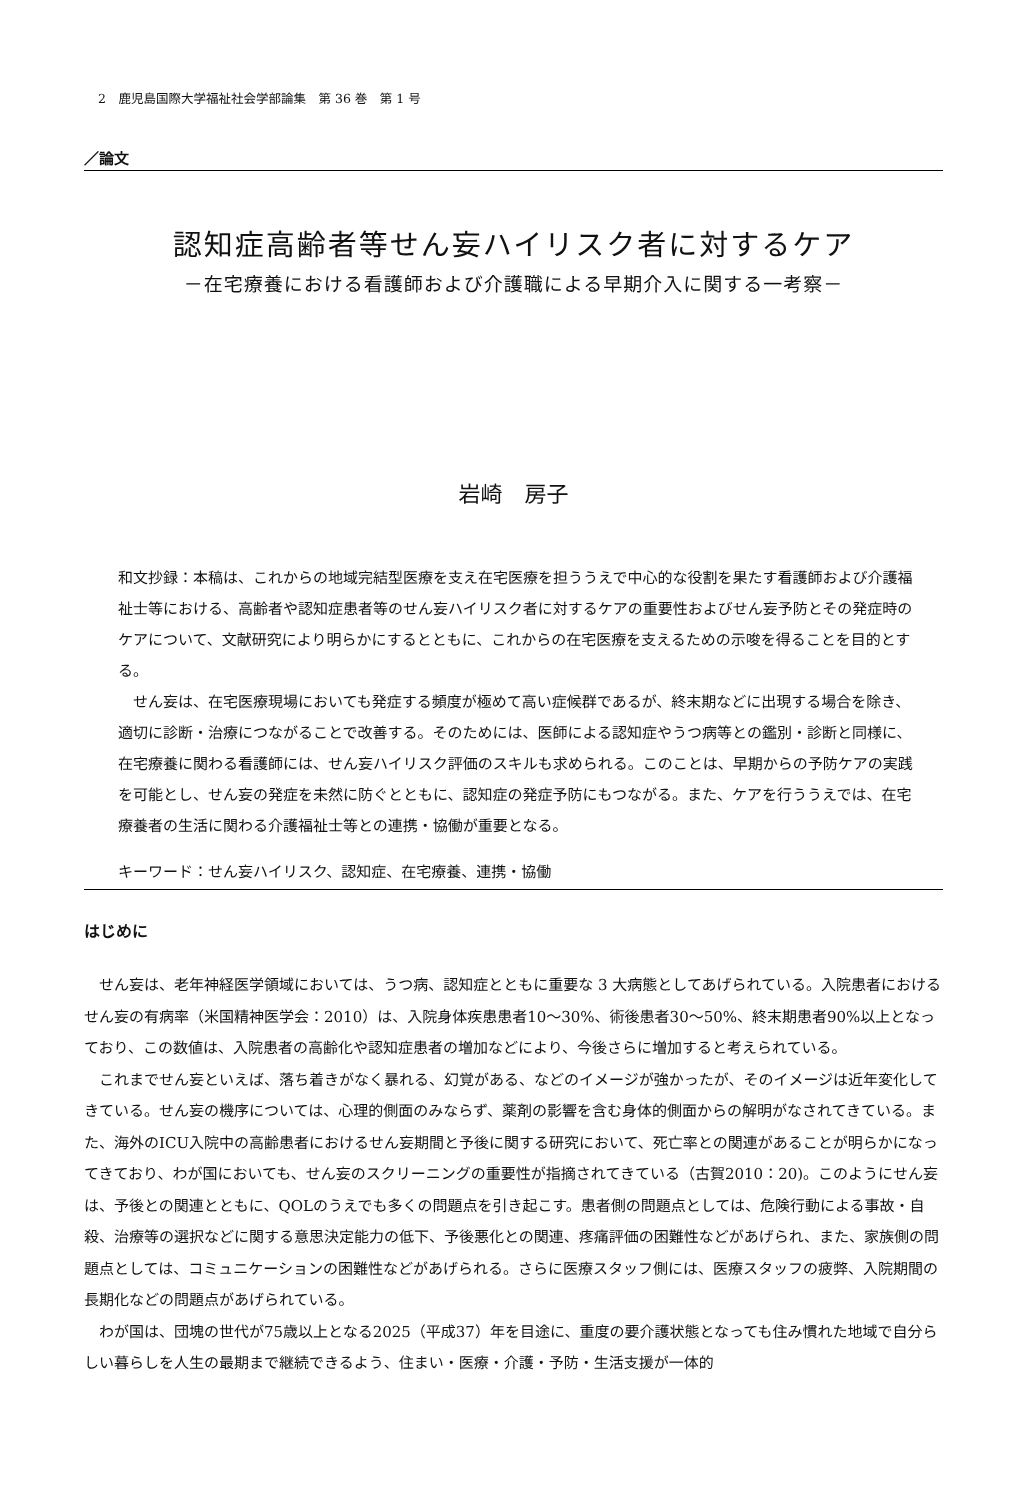2　鹿児島国際大学福祉社会学部論集　第 36 巻　第 1 号
／論文
認知症高齢者等せん妄ハイリスク者に対するケア
－在宅療養における看護師および介護職による早期介入に関する一考察－
岩崎　房子
和文抄録：本稿は、これからの地域完結型医療を支え在宅医療を担ううえで中心的な役割を果たす看護師および介護福祉士等における、高齢者や認知症患者等のせん妄ハイリスク者に対するケアの重要性およびせん妄予防とその発症時のケアについて、文献研究により明らかにするとともに、これからの在宅医療を支えるための示唆を得ることを目的とする。
せん妄は、在宅医療現場においても発症する頻度が極めて高い症候群であるが、終末期などに出現する場合を除き、適切に診断・治療につながることで改善する。そのためには、医師による認知症やうつ病等との鑑別・診断と同様に、在宅療養に関わる看護師には、せん妄ハイリスク評価のスキルも求められる。このことは、早期からの予防ケアの実践を可能とし、せん妄の発症を未然に防ぐとともに、認知症の発症予防にもつながる。また、ケアを行ううえでは、在宅療養者の生活に関わる介護福祉士等との連携・協働が重要となる。
キーワード：せん妄ハイリスク、認知症、在宅療養、連携・協働
はじめに
せん妄は、老年神経医学領域においては、うつ病、認知症とともに重要な 3 大病態としてあげられている。入院患者におけるせん妄の有病率（米国精神医学会：2010）は、入院身体疾患患者10～30%、術後患者30～50%、終末期患者90%以上となっており、この数値は、入院患者の高齢化や認知症患者の増加などにより、今後さらに増加すると考えられている。
これまでせん妄といえば、落ち着きがなく暴れる、幻覚がある、などのイメージが強かったが、そのイメージは近年変化してきている。せん妄の機序については、心理的側面のみならず、薬剤の影響を含む身体的側面からの解明がなされてきている。また、海外のICU入院中の高齢患者におけるせん妄期間と予後に関する研究において、死亡率との関連があることが明らかになってきており、わが国においても、せん妄のスクリーニングの重要性が指摘されてきている（古賀2010：20)。このようにせん妄は、予後との関連とともに、QOLのうえでも多くの問題点を引き起こす。患者側の問題点としては、危険行動による事故・自殺、治療等の選択などに関する意思決定能力の低下、予後悪化との関連、疼痛評価の困難性などがあげられ、また、家族側の問題点としては、コミュニケーションの困難性などがあげられる。さらに医療スタッフ側には、医療スタッフの疲弊、入院期間の長期化などの問題点があげられている。
わが国は、団塊の世代が75歳以上となる2025（平成37）年を目途に、重度の要介護状態となっても住み慣れた地域で自分らしい暮らしを人生の最期まで継続できるよう、住まい・医療・介護・予防・生活支援が一体的